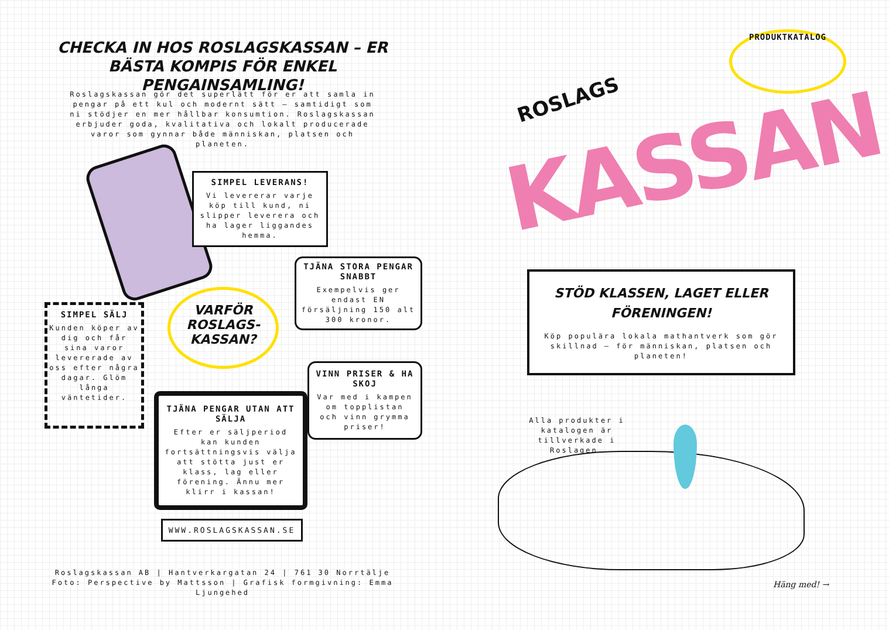CHECKA IN HOS ROSLAGSKASSAN – ER BÄSTA KOMPIS FÖR ENKEL PENGAINSAMLING!
Roslagskassan gör det superlätt för er att samla in pengar på ett kul och modernt sätt – samtidigt som ni stödjer en mer hållbar konsumtion. Roslagskassan erbjuder goda, kvalitativa och lokalt producerade varor som gynnar både människan, platsen och planeten.
SIMPEL LEVERANS!
Vi levererar varje köp till kund, ni slipper leverera och ha lager liggandes hemma.
TJÄNA STORA PENGAR SNABBT
Exempelvis ger endast EN försäljning 150 alt 300 kronor.
SIMPEL SÄLJ
Kunden köper av dig och får sina varor levererade av oss efter några dagar. Glöm långa väntetider.
VARFÖR ROSLAGS-KASSAN?
VINN PRISER & HA SKOJ
Var med i kampen om topplistan och vinn grymma priser!
TJÄNA PENGAR UTAN ATT SÄLJA
Efter er säljperiod kan kunden fortsättningsvis välja att stötta just er klass, lag eller förening. Ännu mer klirr i kassan!
WWW.ROSLAGSKASSAN.SE
Roslagskassan AB | Hantverkargatan 24 | 761 30 Norrtälje
Foto: Perspective by Mattsson | Grafisk formgivning: Emma Ljungehed
PRODUKTKATALOG
ROSLAGS
KASSAN
STÖD KLASSEN, LAGET ELLER FÖRENINGEN!
Köp populära lokala mathantverk som gör skillnad – för människan, platsen och planeten!
Alla produkter i katalogen är tillverkade i Roslagen.
Häng med! →